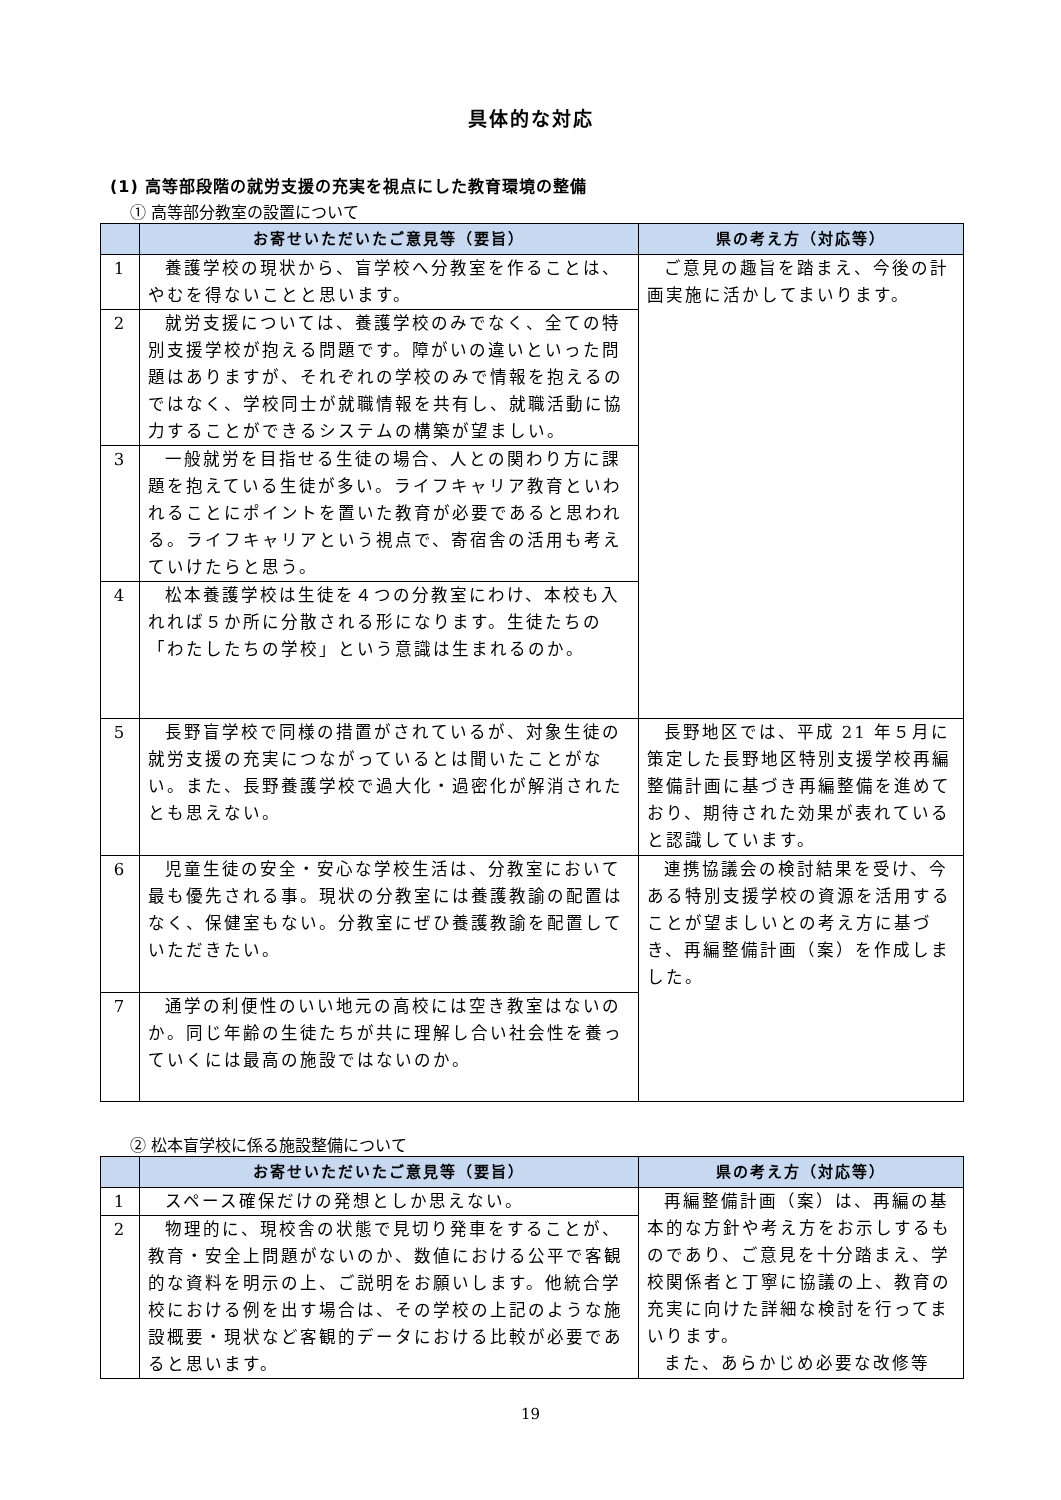具体的な対応
(1) 高等部段階の就労支援の充実を視点にした教育環境の整備
① 高等部分教室の設置について
| | お寄せいただいたご意見等（要旨） | 県の考え方（対応等） |
| --- | --- | --- |
| 1 | 養護学校の現状から、盲学校へ分教室を作ることは、やむを得ないことと思います。 | ご意見の趣旨を踏まえ、今後の計画実施に活かしてまいります。 |
| 2 | 就労支援については、養護学校のみでなく、全ての特別支援学校が抱える問題です。障がいの違いといった問題はありますが、それぞれの学校のみで情報を抱えるのではなく、学校同士が就職情報を共有し、就職活動に協力することができるシステムの構築が望ましい。 | |
| 3 | 一般就労を目指せる生徒の場合、人との関わり方に課題を抱えている生徒が多い。ライフキャリア教育といわれることにポイントを置いた教育が必要であると思われる。ライフキャリアという視点で、寄宿舎の活用も考えていけたらと思う。 | |
| 4 | 松本養護学校は生徒を４つの分教室にわけ、本校も入れれば５か所に分散される形になります。生徒たちの「わたしたちの学校」という意識は生まれるのか。 | |
| 5 | 長野盲学校で同様の措置がされているが、対象生徒の就労支援の充実につながっているとは聞いたことがない。また、長野養護学校で過大化・過密化が解消されたとも思えない。 | 長野地区では、平成 21 年５月に策定した長野地区特別支援学校再編整備計画に基づき再編整備を進めており、期待された効果が表れていると認識しています。 |
| 6 | 児童生徒の安全・安心な学校生活は、分教室において最も優先される事。現状の分教室には養護教諭の配置はなく、保健室もない。分教室にぜひ養護教諭を配置していただきたい。 | 連携協議会の検討結果を受け、今ある特別支援学校の資源を活用することが望ましいとの考え方に基づき、再編整備計画（案）を作成しました。 |
| 7 | 通学の利便性のいい地元の高校には空き教室はないのか。同じ年齢の生徒たちが共に理解し合い社会性を養っていくには最高の施設ではないのか。 | |
② 松本盲学校に係る施設整備について
| | お寄せいただいたご意見等（要旨） | 県の考え方（対応等） |
| --- | --- | --- |
| 1 | スペース確保だけの発想としか思えない。 | 再編整備計画（案）は、再編の基本的な方針や考え方をお示しするものであり、ご意見を十分踏まえ、学校関係者と丁寧に協議の上、教育の充実に向けた詳細な検討を行ってまいります。 また、あらかじめ必要な改修等 |
| 2 | 物理的に、現校舎の状態で見切り発車をすることが、教育・安全上問題がないのか、数値における公平で客観的な資料を明示の上、ご説明をお願いします。他統合学校における例を出す場合は、その学校の上記のような施設概要・現状など客観的データにおける比較が必要であると思います。 | |
19